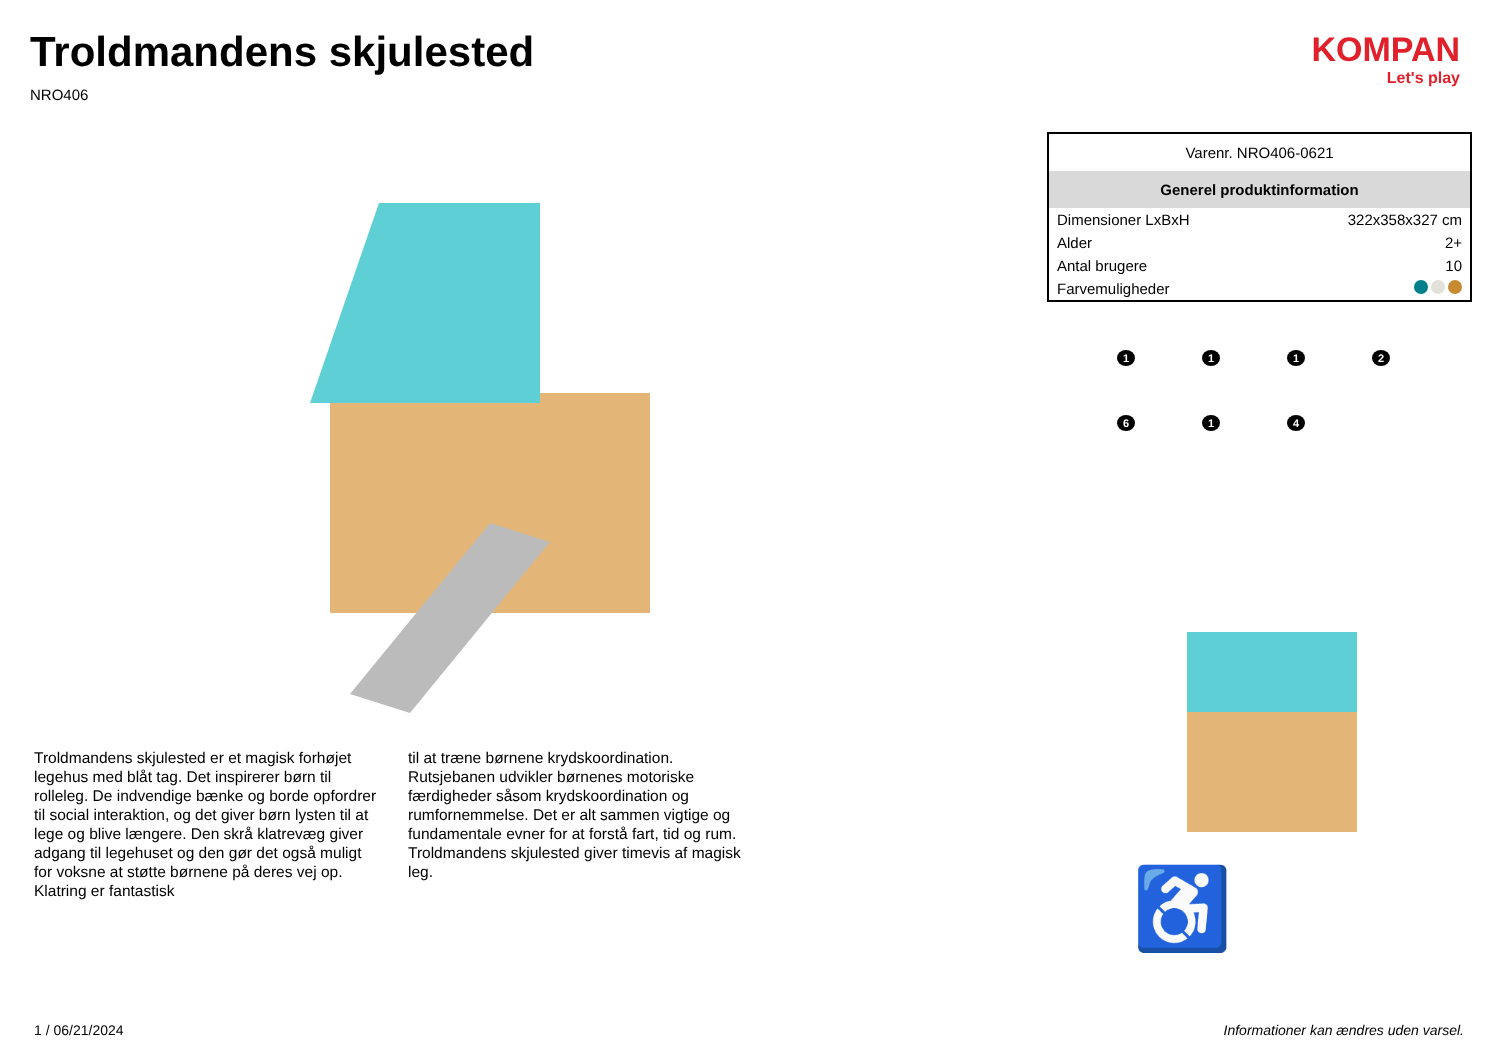Troldmandens skjulested
NRO406
Troldmandens skjulested er et magisk forhøjet legehus med blåt tag. Det inspirerer børn til rolleleg. De indvendige bænke og borde opfordrer til social interaktion, og det giver børn lysten til at lege og blive længere. Den skrå klatrevæg giver adgang til legehuset og den gør det også muligt for voksne at støtte børnene på deres vej op. Klatring er fantastisk
til at træne børnene krydskoordination. Rutsjebanen udvikler børnenes motoriske færdigheder såsom krydskoordination og rumfornemmelse. Det er alt sammen vigtige og fundamentale evner for at forstå fart, tid og rum. Troldmandens skjulested giver timevis af magisk leg.
KOMPAN
Let's play
| Varenr. NRO406-0621 | |
| Generel produktinformation | |
| Dimensioner LxBxH | 322x358x327 cm |
| Alder | 2+ |
| Antal brugere | 10 |
| Farvemuligheder | |
1
1
1
2
6
1
4
♿
1 / 06/21/2024
Informationer kan ændres uden varsel.